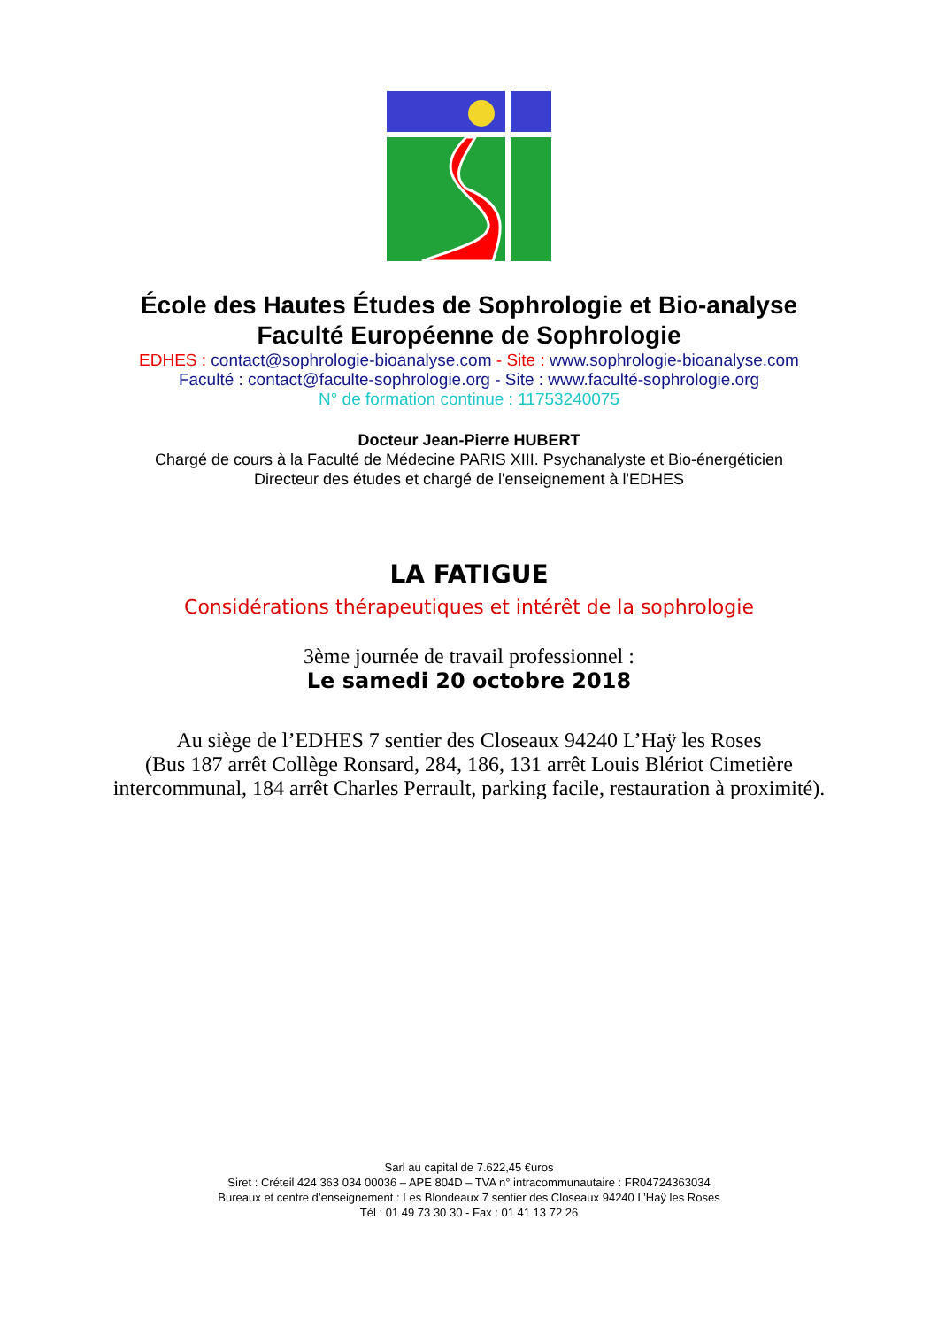École des Hautes Études de Sophrologie et Bio-analyse
Faculté Européenne de Sophrologie
EDHES : contact@sophrologie-bioanalyse.com - Site : www.sophrologie-bioanalyse.com
Faculté : contact@faculte-sophrologie.org - Site : www.faculté-sophrologie.org
N° de formation continue : 11753240075
Docteur Jean-Pierre HUBERT
Chargé de cours à la Faculté de Médecine PARIS XIII. Psychanalyste et Bio-énergéticien
Directeur des études et chargé de l'enseignement à l'EDHES
LA FATIGUE
Considérations thérapeutiques et intérêt de la sophrologie
3ème journée de travail professionnel :
Le samedi 20 octobre 2018
Au siège de l’EDHES 7 sentier des Closeaux 94240 L’Haÿ les Roses
(Bus 187 arrêt Collège Ronsard, 284, 186, 131 arrêt Louis Blériot Cimetière
intercommunal, 184 arrêt Charles Perrault, parking facile, restauration à proximité).
Sarl au capital de 7.622,45 €uros
Siret : Créteil 424 363 034 00036 – APE 804D – TVA n° intracommunautaire : FR04724363034
Bureaux et centre d’enseignement : Les Blondeaux 7 sentier des Closeaux 94240 L’Haÿ les Roses
Tél : 01 49 73 30 30 - Fax : 01 41 13 72 26